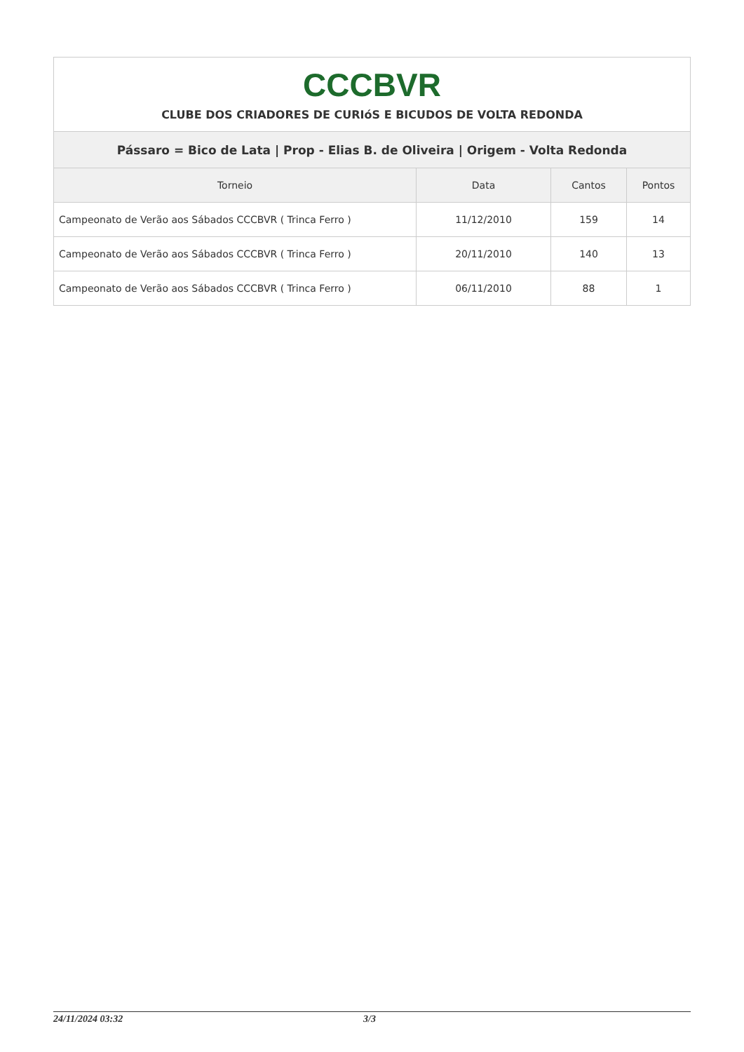| CCCBVR CLUBE DOS CRIADORES DE CURIóS E BICUDOS DE VOLTA REDONDA | | | |
| Pássaro = Bico de Lata / Prop - Elias B. de Oliveira / Origem - Volta Redonda | | | |
| Torneio | Data | Cantos | Pontos |
| Campeonato de Verão aos Sábados CCCBVR ( Trinca Ferro ) | 11/12/2010 | 159 | 14 |
| Campeonato de Verão aos Sábados CCCBVR ( Trinca Ferro ) | 20/11/2010 | 140 | 13 |
| Campeonato de Verão aos Sábados CCCBVR ( Trinca Ferro ) | 06/11/2010 | 88 | 1 |
24/11/2024 03:32 3/3